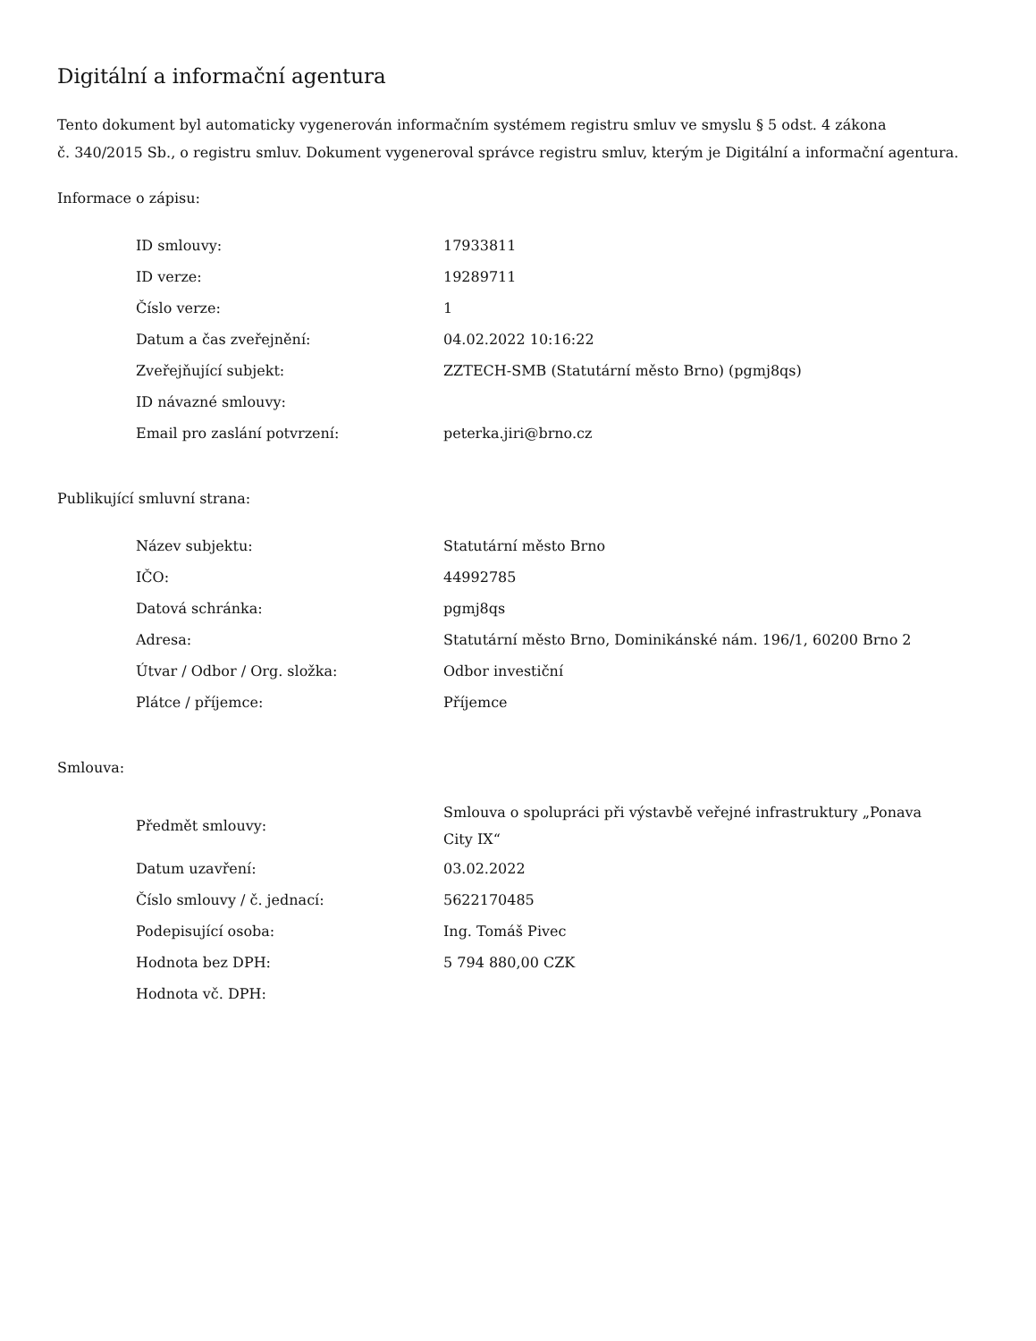Digitální a informační agentura
Tento dokument byl automaticky vygenerován informačním systémem registru smluv ve smyslu § 5 odst. 4 zákona
č. 340/2015 Sb., o registru smluv. Dokument vygeneroval správce registru smluv, kterým je Digitální a informační agentura.
Informace o zápisu:
| ID smlouvy: | 17933811 |
| ID verze: | 19289711 |
| Číslo verze: | 1 |
| Datum a čas zveřejnění: | 04.02.2022 10:16:22 |
| Zveřejňující subjekt: | ZZTECH-SMB (Statutární město Brno) (pgmj8qs) |
| ID návazné smlouvy: | |
| Email pro zaslání potvrzení: | peterka.jiri@brno.cz |
Publikující smluvní strana:
| Název subjektu: | Statutární město Brno |
| IČO: | 44992785 |
| Datová schránka: | pgmj8qs |
| Adresa: | Statutární město Brno, Dominikánské nám. 196/1, 60200 Brno 2 |
| Útvar / Odbor / Org. složka: | Odbor investiční |
| Plátce / příjemce: | Příjemce |
Smlouva:
| Předmět smlouvy: | Smlouva o spolupráci při výstavbě veřejné infrastruktury „Ponava City IX“ |
| Datum uzavření: | 03.02.2022 |
| Číslo smlouvy / č. jednací: | 5622170485 |
| Podepisující osoba: | Ing. Tomáš Pivec |
| Hodnota bez DPH: | 5 794 880,00 CZK |
| Hodnota vč. DPH: | |